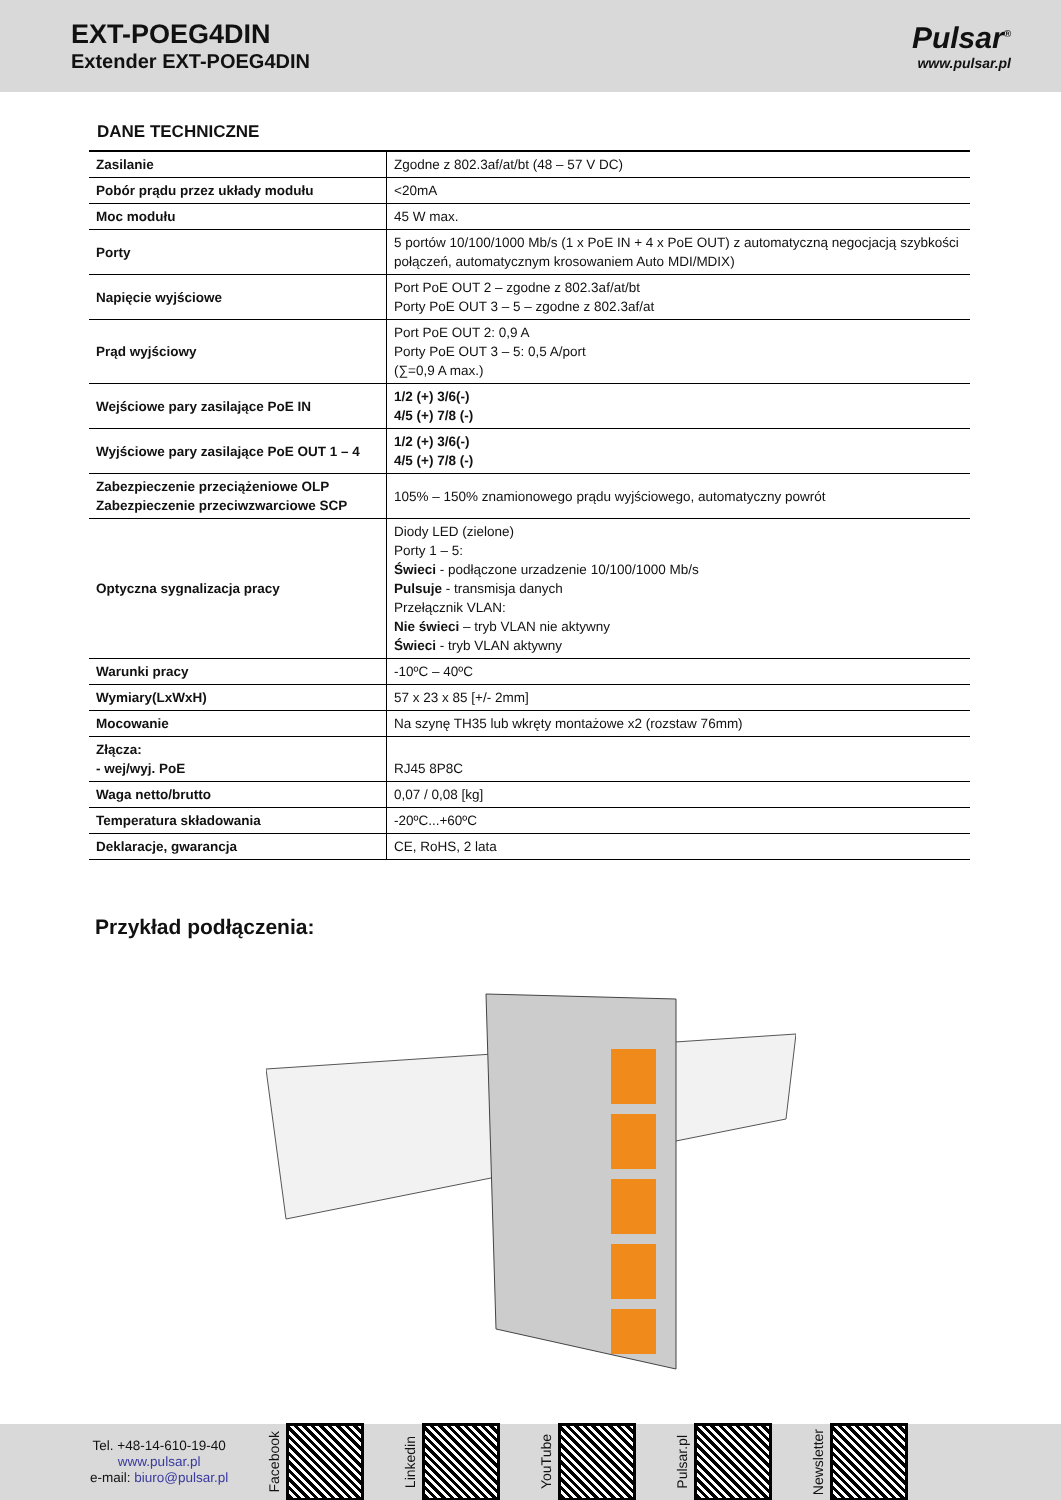EXT-POEG4DIN
Extender EXT-POEG4DIN
Pulsar<sup>®</sup>
www.pulsar.pl
DANE TECHNICZNE
| Zasilanie | Zgodne z 802.3af/at/bt (48 – 57 V DC) |
| Pobór prądu przez układy modułu | <20mA |
| Moc modułu | 45 W max. |
| Porty | 5 portów 10/100/1000 Mb/s (1 x PoE IN + 4 x PoE OUT) z automatyczną negocjacją szybkości połączeń, automatycznym krosowaniem Auto MDI/MDIX) |
| Napięcie wyjściowe | Port PoE OUT 2 – zgodne z 802.3af/at/bt Porty PoE OUT 3 – 5 – zgodne z 802.3af/at |
| Prąd wyjściowy | Port PoE OUT 2: 0,9 A Porty PoE OUT 3 – 5: 0,5 A/port (∑=0,9 A max.) |
| Wejściowe pary zasilające PoE IN | 1/2 (+) 3/6(-) 4/5 (+) 7/8 (-) |
| Wyjściowe pary zasilające PoE OUT 1 – 4 | 1/2 (+) 3/6(-) 4/5 (+) 7/8 (-) |
| Zabezpieczenie przeciążeniowe OLP Zabezpieczenie przeciwzwarciowe SCP | 105% – 150% znamionowego prądu wyjściowego, automatyczny powrót |
| Optyczna sygnalizacja pracy | Diody LED (zielone) Porty 1 – 5: Świeci - podłączone urzadzenie 10/100/1000 Mb/s Pulsuje - transmisja danych Przełącznik VLAN: Nie świeci – tryb VLAN nie aktywny Świeci - tryb VLAN aktywny |
| Warunki pracy | -10ºC – 40ºC |
| Wymiary(LxWxH) | 57 x 23 x 85 [+/- 2mm] |
| Mocowanie | Na szynę TH35 lub wkręty montażowe x2 (rozstaw 76mm) |
| Złącza: - wej/wyj. PoE | RJ45 8P8C |
| Waga netto/brutto | 0,07 / 0,08 [kg] |
| Temperatura składowania | -20ºC...+60ºC |
| Deklaracje, gwarancja | CE, RoHS, 2 lata |
Przykład podłączenia:
Tel. +48-14-610-19-40
www.pulsar.pl
e-mail: biuro@pulsar.pl
Facebook
Linkedin
YouTube
Pulsar.pl
Newsletter